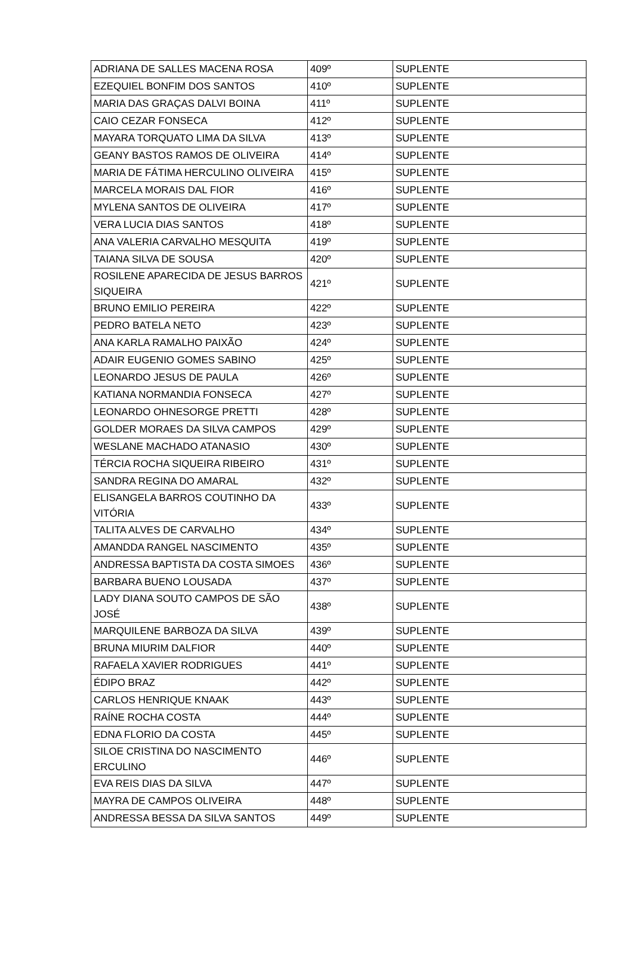| ADRIANA DE SALLES MACENA ROSA | 409º | SUPLENTE |
| EZEQUIEL BONFIM DOS SANTOS | 410º | SUPLENTE |
| MARIA DAS GRAÇAS DALVI BOINA | 411º | SUPLENTE |
| CAIO CEZAR FONSECA | 412º | SUPLENTE |
| MAYARA TORQUATO LIMA DA SILVA | 413º | SUPLENTE |
| GEANY BASTOS RAMOS DE OLIVEIRA | 414º | SUPLENTE |
| MARIA DE FÁTIMA HERCULINO OLIVEIRA | 415º | SUPLENTE |
| MARCELA MORAIS DAL FIOR | 416º | SUPLENTE |
| MYLENA SANTOS DE OLIVEIRA | 417º | SUPLENTE |
| VERA LUCIA DIAS SANTOS | 418º | SUPLENTE |
| ANA VALERIA CARVALHO MESQUITA | 419º | SUPLENTE |
| TAIANA SILVA DE SOUSA | 420º | SUPLENTE |
| ROSILENE APARECIDA DE JESUS BARROS SIQUEIRA | 421º | SUPLENTE |
| BRUNO EMILIO PEREIRA | 422º | SUPLENTE |
| PEDRO BATELA NETO | 423º | SUPLENTE |
| ANA KARLA RAMALHO PAIXÃO | 424º | SUPLENTE |
| ADAIR EUGENIO GOMES SABINO | 425º | SUPLENTE |
| LEONARDO JESUS DE PAULA | 426º | SUPLENTE |
| KATIANA NORMANDIA FONSECA | 427º | SUPLENTE |
| LEONARDO OHNESORGE PRETTI | 428º | SUPLENTE |
| GOLDER MORAES DA SILVA CAMPOS | 429º | SUPLENTE |
| WESLANE MACHADO ATANASIO | 430º | SUPLENTE |
| TÉRCIA ROCHA SIQUEIRA RIBEIRO | 431º | SUPLENTE |
| SANDRA REGINA DO AMARAL | 432º | SUPLENTE |
| ELISANGELA BARROS COUTINHO DA VITÓRIA | 433º | SUPLENTE |
| TALITA ALVES DE CARVALHO | 434º | SUPLENTE |
| AMANDDA RANGEL NASCIMENTO | 435º | SUPLENTE |
| ANDRESSA BAPTISTA DA COSTA SIMOES | 436º | SUPLENTE |
| BARBARA BUENO LOUSADA | 437º | SUPLENTE |
| LADY DIANA SOUTO CAMPOS DE SÃO JOSÉ | 438º | SUPLENTE |
| MARQUILENE BARBOZA DA SILVA | 439º | SUPLENTE |
| BRUNA MIURIM DALFIOR | 440º | SUPLENTE |
| RAFAELA XAVIER RODRIGUES | 441º | SUPLENTE |
| ÉDIPO BRAZ | 442º | SUPLENTE |
| CARLOS HENRIQUE KNAAK | 443º | SUPLENTE |
| RAÍNE ROCHA COSTA | 444º | SUPLENTE |
| EDNA FLORIO DA COSTA | 445º | SUPLENTE |
| SILOE CRISTINA DO NASCIMENTO ERCULINO | 446º | SUPLENTE |
| EVA REIS DIAS DA SILVA | 447º | SUPLENTE |
| MAYRA DE CAMPOS OLIVEIRA | 448º | SUPLENTE |
| ANDRESSA BESSA DA SILVA SANTOS | 449º | SUPLENTE |